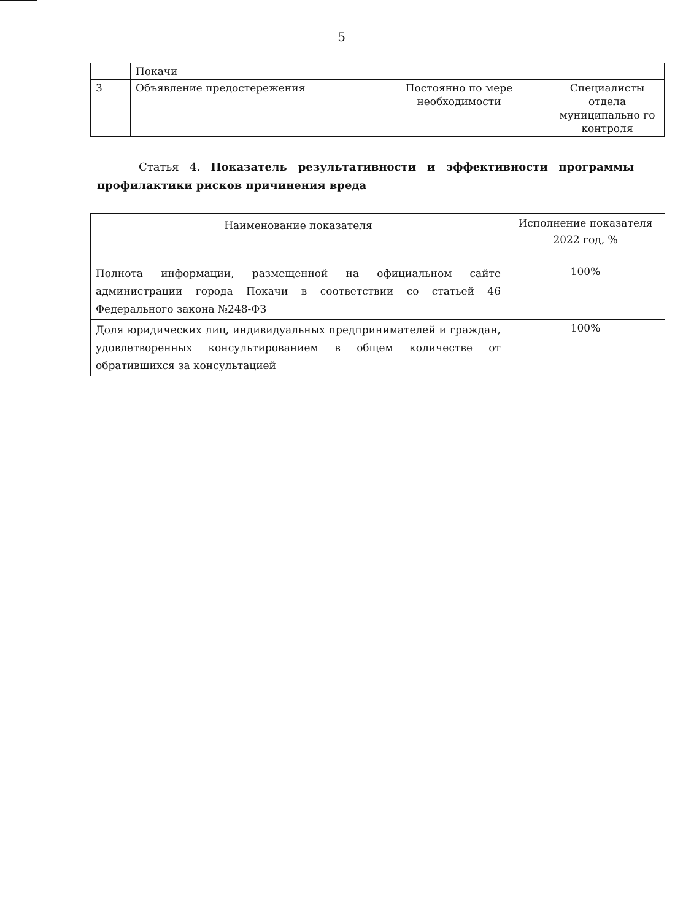5
| | Покачи | | |
| 3 | Объявление предостережения | Постоянно по мере необходимости | Специалисты отдела муниципально го контроля |
Статья 4. Показатель результативности и эффективности программы профилактики рисков причинения вреда
| Наименование показателя | Исполнение показателя 2022 год, % |
| Полнота информации, размещенной на официальном сайте администрации города Покачи в соответствии со статьей 46 Федерального закона №248-ФЗ | 100% |
| Доля юридических лиц, индивидуальных предпринимателей и граждан, удовлетворенных консультированием в общем количестве от обратившихся за консультацией | 100% |